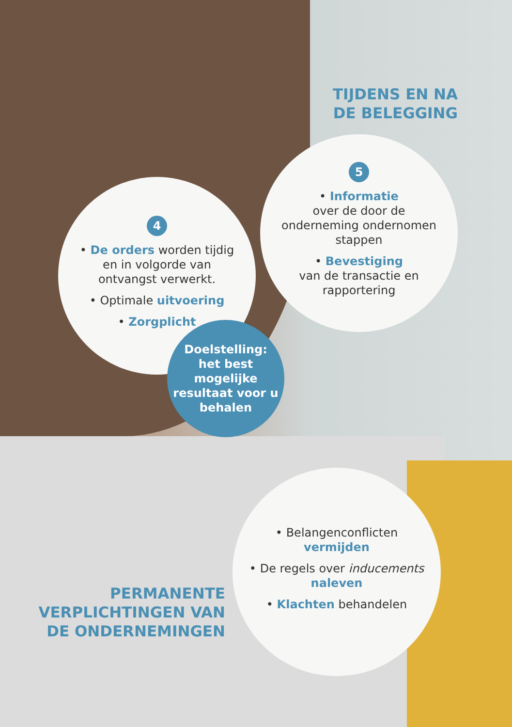TIJDENS EN NA DE BELEGGING
5
• Informatie
over de door de onderneming ondernomen stappen
• Bevestiging
van de transactie en rapportering
4
• De orders worden tijdig en in volgorde van ontvangst verwerkt.
• Optimale uitvoering
• Zorgplicht
Doelstelling: het best mogelijke resultaat voor u behalen
• Belangenconflicten vermijden
• De regels over inducements naleven
• Klachten behandelen
PERMANENTE VERPLICHTINGEN VAN DE ONDERNEMINGEN